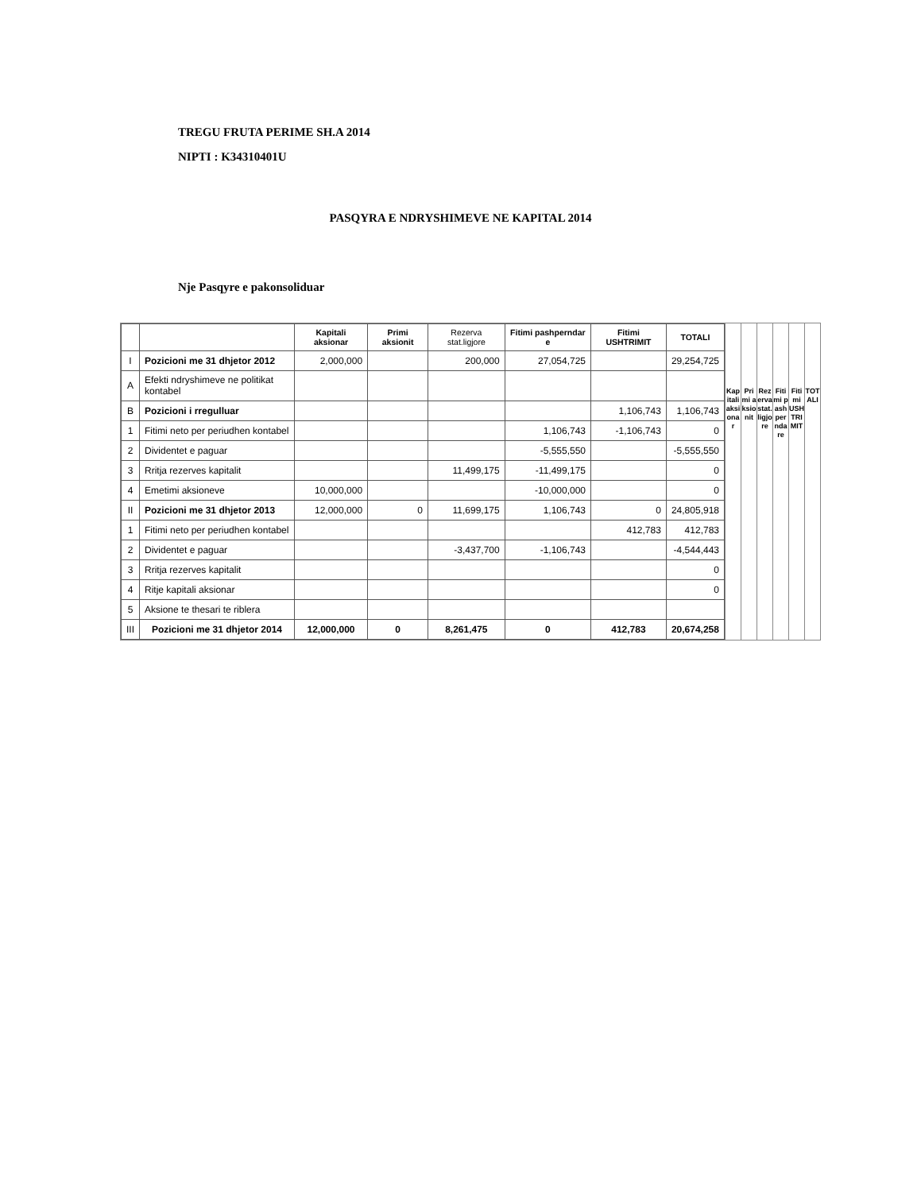TREGU FRUTA PERIME SH.A 2014
NIPTI : K34310401U
PASQYRA E NDRYSHIMEVE NE KAPITAL 2014
Nje Pasqyre e pakonsoliduar
| | | Kapitali aksionar | Primi aksionit | Rezerva stat.ligjore | Fitimi pashperndar e | Fitimi USHTRIMIT | TOTALI |
| --- | --- | --- | --- | --- | --- | --- | --- |
| I | Pozicioni me 31 dhjetor 2012 | 2,000,000 | | 200,000 | 27,054,725 | | 29,254,725 |
| A | Efekti ndryshimeve ne politikat kontabel | | | | | | |
| B | Pozicioni i rregulluar | | | | | 1,106,743 | 1,106,743 |
| 1 | Fitimi neto per periudhen kontabel | | | | 1,106,743 | -1,106,743 | 0 |
| 2 | Dividentet e paguar | | | | -5,555,550 | | -5,555,550 |
| 3 | Rritja rezerves kapitalit | | | 11,499,175 | -11,499,175 | | 0 |
| 4 | Emetimi aksioneve | 10,000,000 | | | -10,000,000 | | 0 |
| II | Pozicioni me 31 dhjetor 2013 | 12,000,000 | 0 | 11,699,175 | 1,106,743 | 0 | 24,805,918 |
| 1 | Fitimi neto per periudhen kontabel | | | | | 412,783 | 412,783 |
| 2 | Dividentet e paguar | | | -3,437,700 | -1,106,743 | | -4,544,443 |
| 3 | Rritja rezerves kapitalit | | | | | | 0 |
| 4 | Ritje kapitali aksionar | | | | | | 0 |
| 5 | Aksione te thesari te riblera | | | | | | |
| III | Pozicioni me 31 dhjetor 2014 | 12,000,000 | 0 | 8,261,475 | 0 | 412,783 | 20,674,258 |
Kapitali aksionar Primi aksionit Rezerva stat.ligjore Fitimi pashperndare Fitimi USHTRIMIT TOTALI